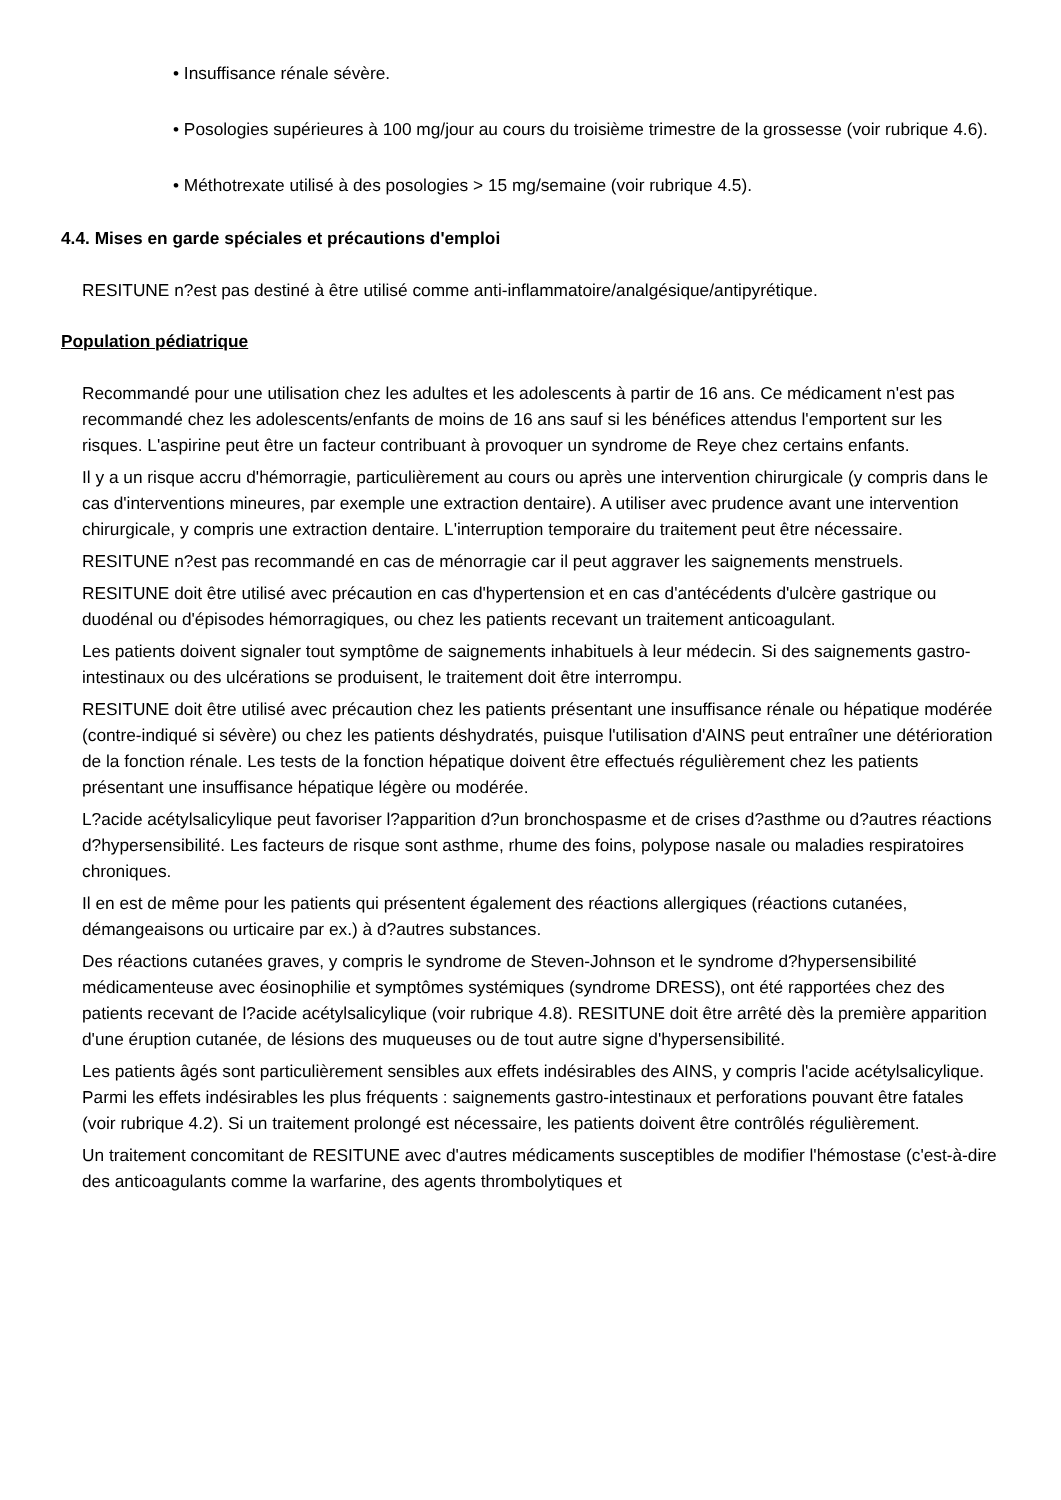• Insuffisance rénale sévère.
• Posologies supérieures à 100 mg/jour au cours du troisième trimestre de la grossesse (voir rubrique 4.6).
• Méthotrexate utilisé à des posologies > 15 mg/semaine (voir rubrique 4.5).
4.4. Mises en garde spéciales et précautions d'emploi
RESITUNE n?est pas destiné à être utilisé comme anti-inflammatoire/analgésique/antipyrétique.
Population pédiatrique
Recommandé pour une utilisation chez les adultes et les adolescents à partir de 16 ans. Ce médicament n'est pas recommandé chez les adolescents/enfants de moins de 16 ans sauf si les bénéfices attendus l'emportent sur les risques. L'aspirine peut être un facteur contribuant à provoquer un syndrome de Reye chez certains enfants.
Il y a un risque accru d'hémorragie, particulièrement au cours ou après une intervention chirurgicale (y compris dans le cas d'interventions mineures, par exemple une extraction dentaire). A utiliser avec prudence avant une intervention chirurgicale, y compris une extraction dentaire. L'interruption temporaire du traitement peut être nécessaire.
RESITUNE n?est pas recommandé en cas de ménorragie car il peut aggraver les saignements menstruels.
RESITUNE doit être utilisé avec précaution en cas d'hypertension et en cas d'antécédents d'ulcère gastrique ou duodénal ou d'épisodes hémorragiques, ou chez les patients recevant un traitement anticoagulant.
Les patients doivent signaler tout symptôme de saignements inhabituels à leur médecin. Si des saignements gastro-intestinaux ou des ulcérations se produisent, le traitement doit être interrompu.
RESITUNE doit être utilisé avec précaution chez les patients présentant une insuffisance rénale ou hépatique modérée (contre-indiqué si sévère) ou chez les patients déshydratés, puisque l'utilisation d'AINS peut entraîner une détérioration de la fonction rénale. Les tests de la fonction hépatique doivent être effectués régulièrement chez les patients présentant une insuffisance hépatique légère ou modérée.
L?acide acétylsalicylique peut favoriser l?apparition d?un bronchospasme et de crises d?asthme ou d?autres réactions d?hypersensibilité. Les facteurs de risque sont asthme, rhume des foins, polypose nasale ou maladies respiratoires chroniques.
Il en est de même pour les patients qui présentent également des réactions allergiques (réactions cutanées, démangeaisons ou urticaire par ex.) à d?autres substances.
Des réactions cutanées graves, y compris le syndrome de Steven-Johnson et le syndrome d?hypersensibilité médicamenteuse avec éosinophilie et symptômes systémiques (syndrome DRESS), ont été rapportées chez des patients recevant de l?acide acétylsalicylique (voir rubrique 4.8). RESITUNE doit être arrêté dès la première apparition d'une éruption cutanée, de lésions des muqueuses ou de tout autre signe d'hypersensibilité.
Les patients âgés sont particulièrement sensibles aux effets indésirables des AINS, y compris l'acide acétylsalicylique. Parmi les effets indésirables les plus fréquents : saignements gastro-intestinaux et perforations pouvant être fatales (voir rubrique 4.2). Si un traitement prolongé est nécessaire, les patients doivent être contrôlés régulièrement.
Un traitement concomitant de RESITUNE avec d'autres médicaments susceptibles de modifier l'hémostase (c'est-à-dire des anticoagulants comme la warfarine, des agents thrombolytiques et